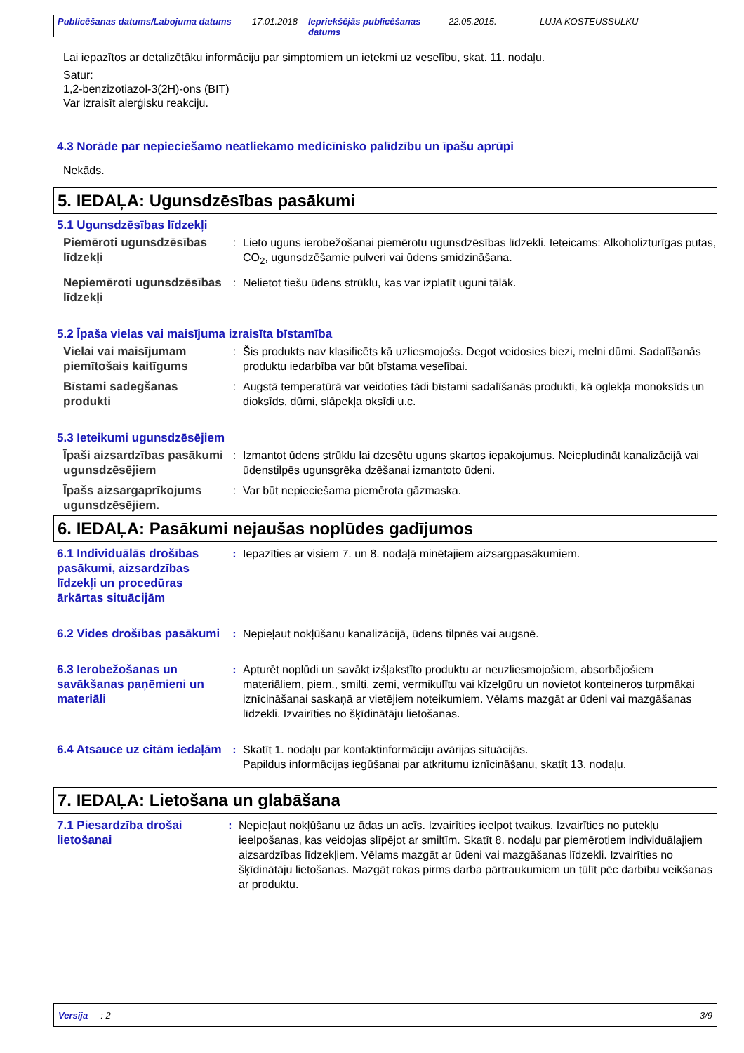Publicēšanas datums/Labojuma datums 17.01.2018 Iepriekšējās publicēšanas datums 22.05.2015. LUJA KOSTEUSSULKU
Lai iepazītos ar detalizētāku informāciju par simptomiem un ietekmi uz veselību, skat. 11. nodaļu.
Satur:
1,2-benzizotiazol-3(2H)-ons (BIT)
Var izraisīt alerģisku reakciju.
4.3 Norāde par nepieciešamo neatliekamo medicīnisko palīdzību un īpašu aprūpi
Nekāds.
5. IEDAĻA: Ugunsdzēsības pasākumi
5.1 Ugunsdzēsības līdzekļi
Piemēroti ugunsdzēsības līdzekļi
: Lieto uguns ierobežošanai piemērotu ugunsdzēsības līdzekli. Ieteicams: Alkoholizturīgas putas, CO<sub>2</sub>, ugunsdzēšamie pulveri vai ūdens smidzināšana.
Nepiemēroti ugunsdzēsības līdzekļi
: Nelietot tiešu ūdens strūklu, kas var izplatīt uguni tālāk.
5.2 Īpaša vielas vai maisījuma izraisīta bīstamība
Vielai vai maisījumam piemītošais kaitīgums
: Šis produkts nav klasificēts kā uzliesmojošs. Degot veidosies biezi, melni dūmi. Sadalīšanās produktu iedarbība var būt bīstama veselībai.
Bīstami sadegšanas produkti
: Augstā temperatūrā var veidoties tādi bīstami sadalīšanās produkti, kā oglekļa monoksīds un dioksīds, dūmi, slāpekļa oksīdi u.c.
5.3 Ieteikumi ugunsdzēsējiem
Īpaši aizsardzības pasākumi ugunsdzēsējiem
: Izmantot ūdens strūklu lai dzesētu uguns skartos iepakojumus. Neiepludināt kanalizācijā vai ūdenstilpēs ugunsgrēka dzēšanai izmantoto ūdeni.
Īpašs aizsargaprīkojums ugunsdzēsējiem.
: Var būt nepieciešama piemērota gāzmaska.
6. IEDAĻA: Pasākumi nejaušas noplūdes gadījumos
6.1 Individuālās drošības pasākumi, aizsardzības līdzekļi un procedūras ārkārtas situācijām
: Iepazīties ar visiem 7. un 8. nodaļā minētajiem aizsargpasākumiem.
6.2 Vides drošības pasākumi
: Nepieļaut nokļūšanu kanalizācijā, ūdens tilpnēs vai augsnē.
6.3 Ierobežošanas un savākšanas paņēmieni un materiāli
: Apturēt noplūdi un savākt izšļakstīto produktu ar neuzliesmojošiem, absorbējošiem materiāliem, piem., smilti, zemi, vermikulītu vai kīzelgūru un novietot konteineros turpmākai iznīcināšanai saskaņā ar vietējiem noteikumiem. Vēlams mazgāt ar ūdeni vai mazgāšanas līdzekli. Izvairīties no šķīdinātāju lietošanas.
6.4 Atsauce uz citām iedaļām
: Skatīt 1. nodaļu par kontaktinformāciju avārijas situācijās.
Papildus informācijas iegūšanai par atkritumu iznīcināšanu, skatīt 13. nodaļu.
7. IEDAĻA: Lietošana un glabāšana
7.1 Piesardzība drošai lietošanai
: Nepieļaut nokļūšanu uz ādas un acīs. Izvairīties ieelpot tvaikus. Izvairīties no putekļu ieelpošanas, kas veidojas slīpējot ar smiltīm. Skatīt 8. nodaļu par piemērotiem individuālajiem aizsardzības līdzekļiem. Vēlams mazgāt ar ūdeni vai mazgāšanas līdzekli. Izvairīties no šķīdinātāju lietošanas. Mazgāt rokas pirms darba pārtraukumiem un tūlīt pēc darbību veikšanas ar produktu.
Versija : 2 3/9